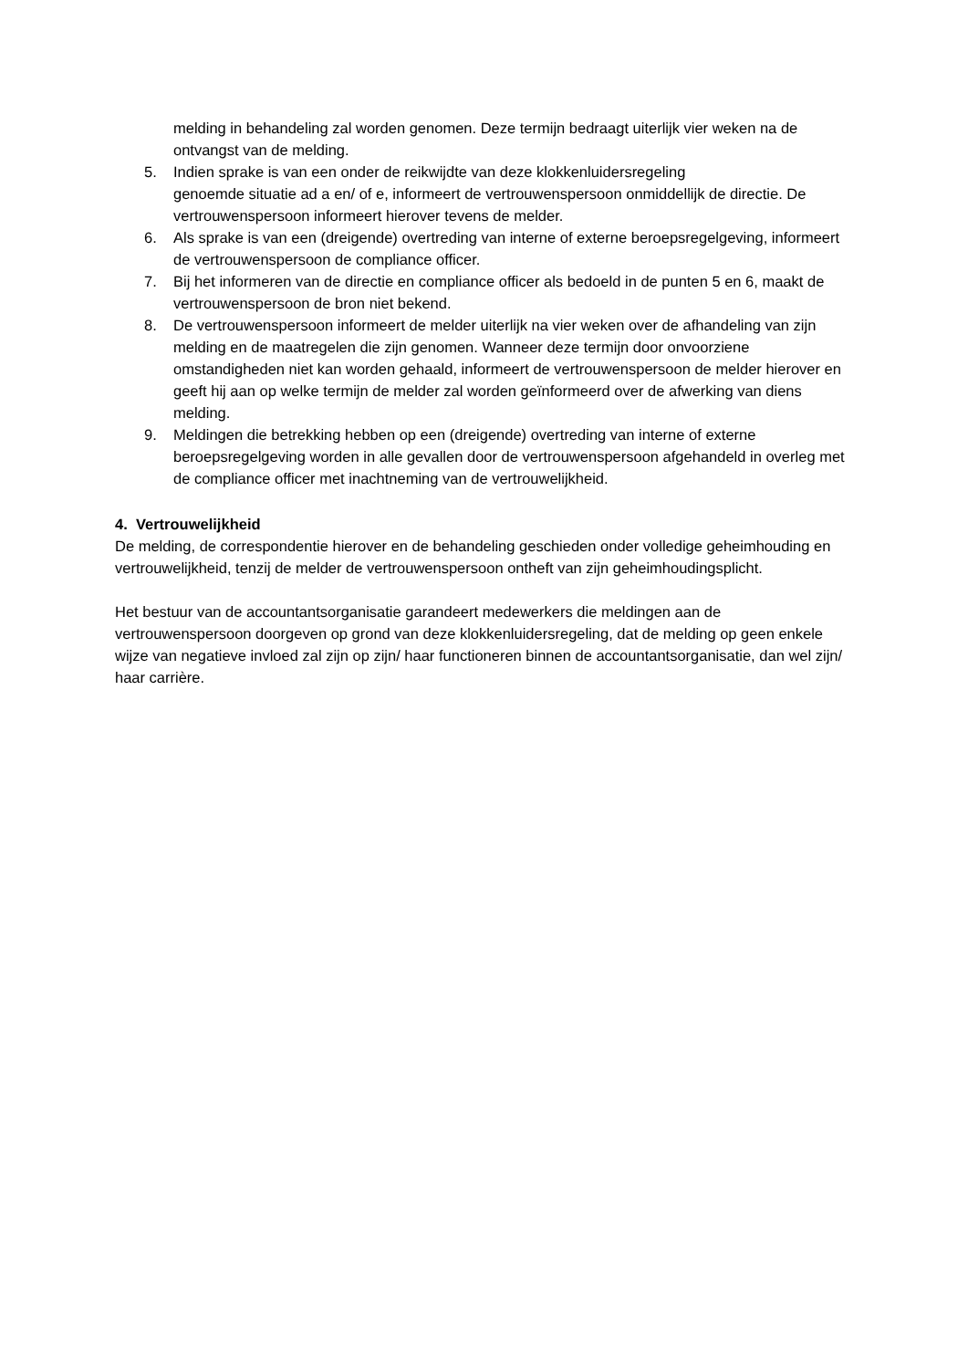melding in behandeling zal worden genomen. Deze termijn bedraagt uiterlijk vier weken na de ontvangst van de melding.
5. Indien sprake is van een onder de reikwijdte van deze klokkenluidersregeling
genoemde situatie ad a en/ of e, informeert de vertrouwenspersoon onmiddellijk de directie. De vertrouwenspersoon informeert hierover tevens de melder.
6. Als sprake is van een (dreigende) overtreding van interne of externe beroepsregelgeving, informeert de vertrouwenspersoon de compliance officer.
7. Bij het informeren van de directie en compliance officer als bedoeld in de punten 5 en 6, maakt de vertrouwenspersoon de bron niet bekend.
8. De vertrouwenspersoon informeert de melder uiterlijk na vier weken over de afhandeling van zijn melding en de maatregelen die zijn genomen. Wanneer deze termijn door onvoorziene omstandigheden niet kan worden gehaald, informeert de vertrouwenspersoon de melder hierover en geeft hij aan op welke termijn de melder zal worden geïnformeerd over de afwerking van diens melding.
9. Meldingen die betrekking hebben op een (dreigende) overtreding van interne of externe beroepsregelgeving worden in alle gevallen door de vertrouwenspersoon afgehandeld in overleg met de compliance officer met inachtneming van de vertrouwelijkheid.
4. Vertrouwelijkheid
De melding, de correspondentie hierover en de behandeling geschieden onder volledige geheimhouding en vertrouwelijkheid, tenzij de melder de vertrouwenspersoon ontheft van zijn geheimhoudingsplicht.
Het bestuur van de accountantsorganisatie garandeert medewerkers die meldingen aan de vertrouwenspersoon doorgeven op grond van deze klokkenluidersregeling, dat de melding op geen enkele wijze van negatieve invloed zal zijn op zijn/ haar functioneren binnen de accountantsorganisatie, dan wel zijn/ haar carrière.